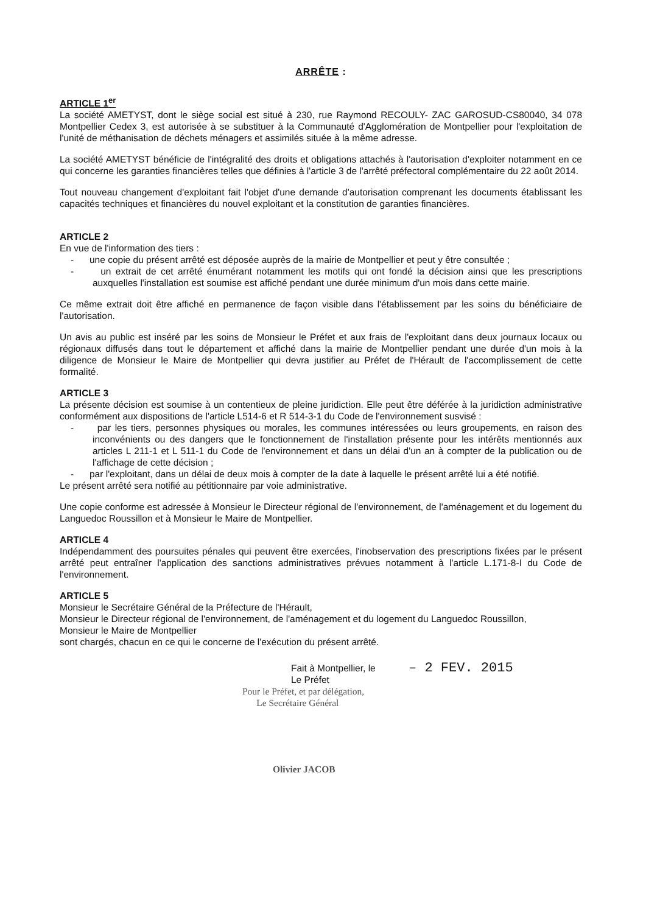ARRÊTE :
ARTICLE 1<sup>er</sup>
La société AMETYST, dont le siège social est situé à 230, rue Raymond RECOULY- ZAC GAROSUD-CS80040, 34 078 Montpellier Cedex 3, est autorisée à se substituer à la Communauté d'Agglomération de Montpellier pour l'exploitation de l'unité de méthanisation de déchets ménagers et assimilés située à la même adresse.
La société AMETYST bénéficie de l'intégralité des droits et obligations attachés à l'autorisation d'exploiter notamment en ce qui concerne les garanties financières telles que définies à l'article 3 de l'arrêté préfectoral complémentaire du 22 août 2014.
Tout nouveau changement d'exploitant fait l'objet d'une demande d'autorisation comprenant les documents établissant les capacités techniques et financières du nouvel exploitant et la constitution de garanties financières.
ARTICLE 2
En vue de l'information des tiers :
- une copie du présent arrêté est déposée auprès de la mairie de Montpellier et peut y être consultée ;
- un extrait de cet arrêté énumérant notamment les motifs qui ont fondé la décision ainsi que les prescriptions auxquelles l'installation est soumise est affiché pendant une durée minimum d'un mois dans cette mairie.
Ce même extrait doit être affiché en permanence de façon visible dans l'établissement par les soins du bénéficiaire de l'autorisation.
Un avis au public est inséré par les soins de Monsieur le Préfet et aux frais de l'exploitant dans deux journaux locaux ou régionaux diffusés dans tout le département et affiché dans la mairie de Montpellier pendant une durée d'un mois à la diligence de Monsieur le Maire de Montpellier qui devra justifier au Préfet de l'Hérault de l'accomplissement de cette formalité.
ARTICLE 3
La présente décision est soumise à un contentieux de pleine juridiction. Elle peut être déférée à la juridiction administrative conformément aux dispositions de l'article L514-6 et R 514-3-1 du Code de l'environnement susvisé :
- par les tiers, personnes physiques ou morales, les communes intéressées ou leurs groupements, en raison des inconvénients ou des dangers que le fonctionnement de l'installation présente pour les intérêts mentionnés aux articles L 211-1 et L 511-1 du Code de l'environnement et dans un délai d'un an à compter de la publication ou de l'affichage de cette décision ;
- par l'exploitant, dans un délai de deux mois à compter de la date à laquelle le présent arrêté lui a été notifié.
Le présent arrêté sera notifié au pétitionnaire par voie administrative.
Une copie conforme est adressée à Monsieur le Directeur régional de l'environnement, de l'aménagement et du logement du Languedoc Roussillon et à Monsieur le Maire de Montpellier.
ARTICLE 4
Indépendamment des poursuites pénales qui peuvent être exercées, l'inobservation des prescriptions fixées par le présent arrêté peut entraîner l'application des sanctions administratives prévues notamment à l'article L.171-8-I du Code de l'environnement.
ARTICLE 5
Monsieur le Secrétaire Général de la Préfecture de l'Hérault,
Monsieur le Directeur régional de l'environnement, de l'aménagement et du logement du Languedoc Roussillon,
Monsieur le Maire de Montpellier
sont chargés, chacun en ce qui le concerne de l'exécution du présent arrêté.
Fait à Montpellier, le – 2 FEV. 2015
Le Préfet
Pour le Préfet, et par délégation,
Le Secrétaire Général
Olivier JACOB